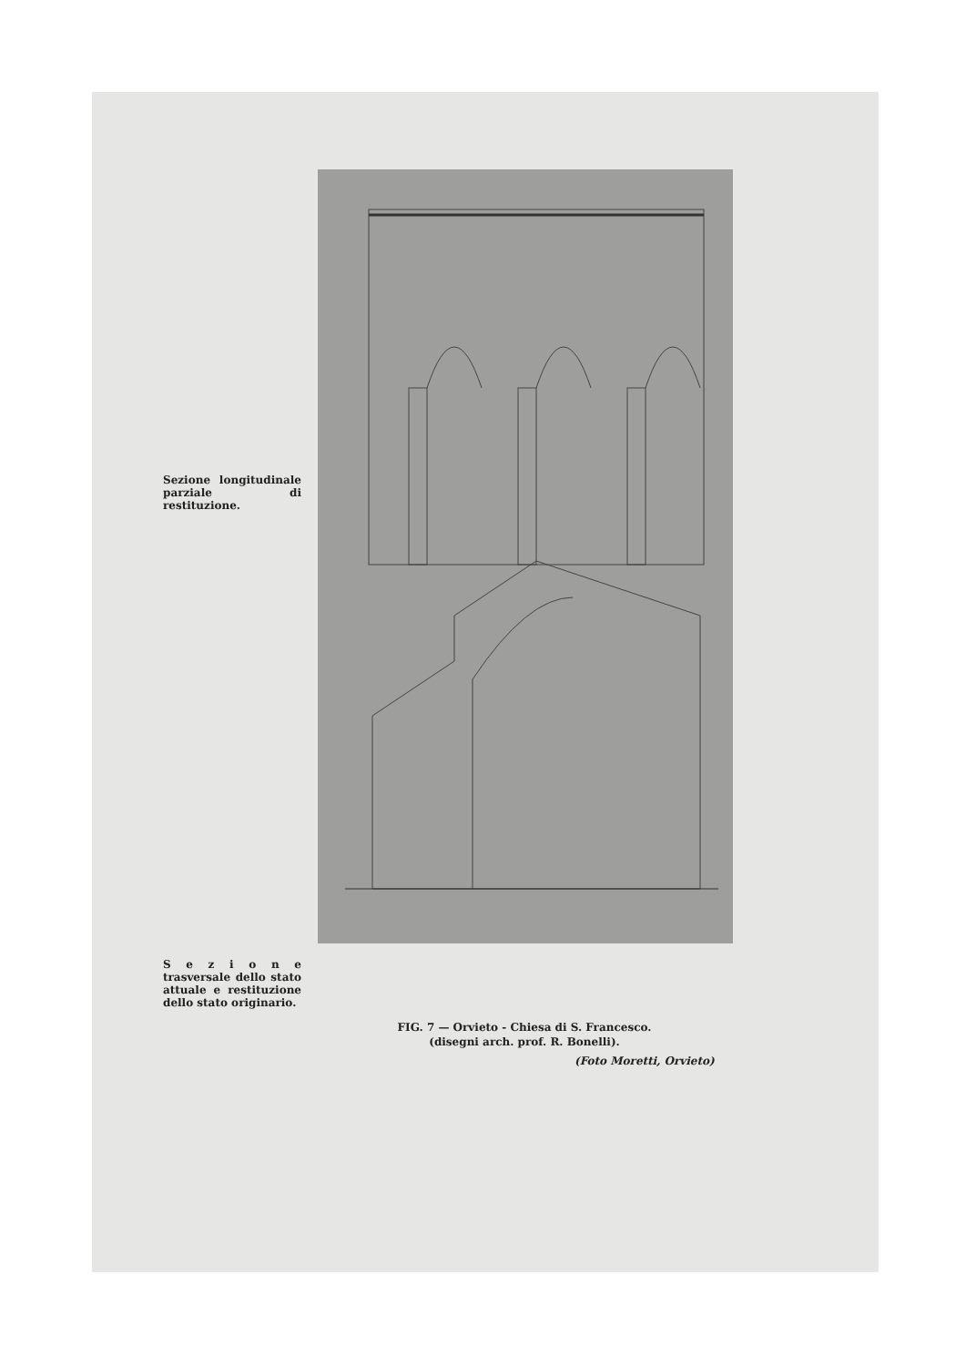Sezione longitudinale parziale di restituzione.
S e z i o n e trasversale dello stato attuale e restituzione dello stato originario.
FIG. 7 — Orvieto - Chiesa di S. Francesco.
(disegni arch. prof. R. Bonelli).
(Foto Moretti, Orvieto)